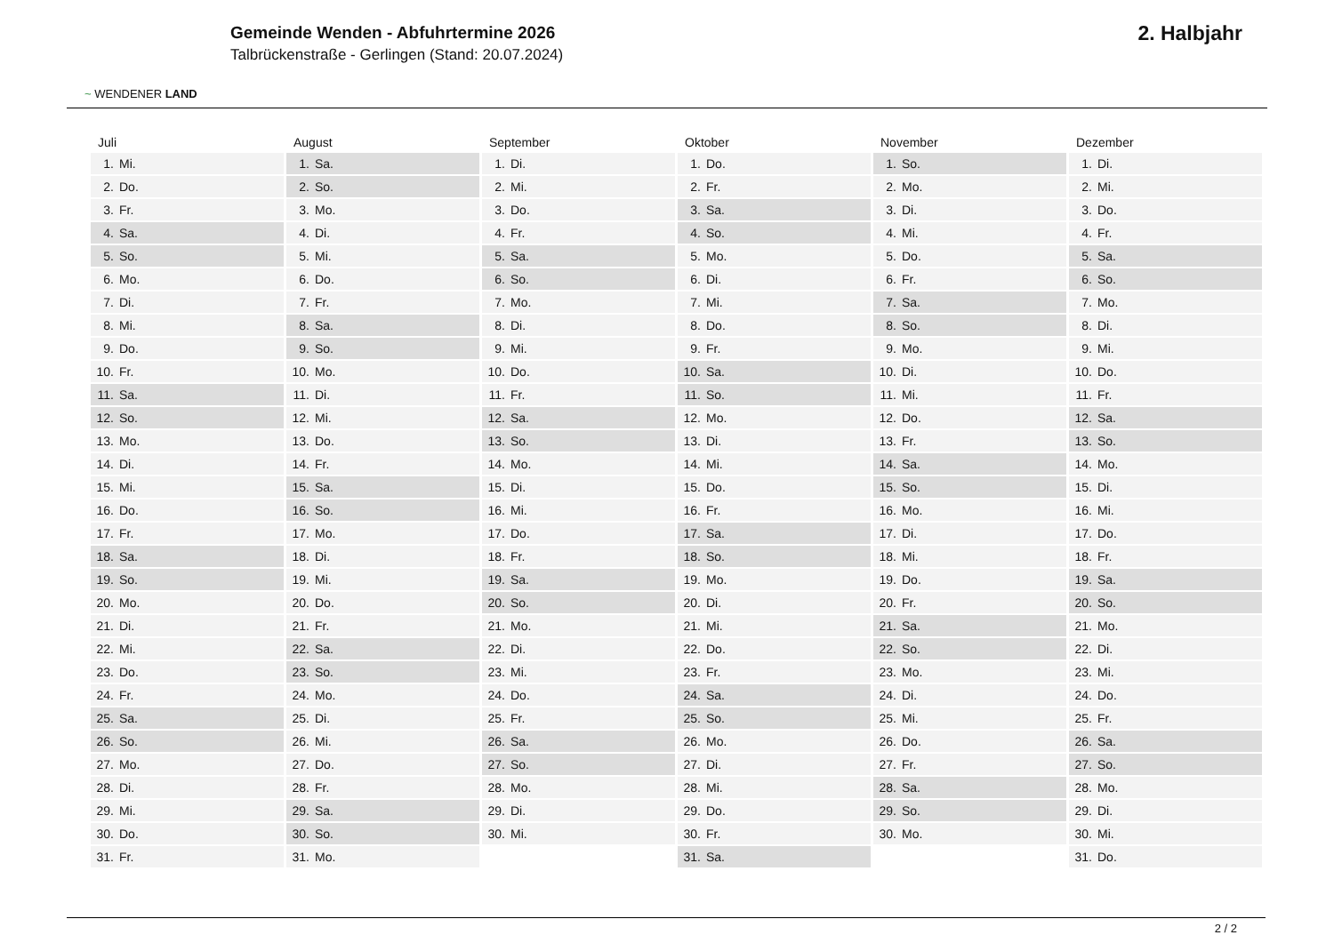~ WENDENER LAND
Gemeinde Wenden - Abfuhrtermine 2026
Talbrückenstraße - Gerlingen (Stand: 20.07.2024)
2. Halbjahr
Juli
| 1. | Mi. |
| 2. | Do. |
| 3. | Fr. |
| 4. | Sa. |
| 5. | So. |
| 6. | Mo. |
| 7. | Di. |
| 8. | Mi. |
| 9. | Do. |
| 10. | Fr. |
| 11. | Sa. |
| 12. | So. |
| 13. | Mo. |
| 14. | Di. |
| 15. | Mi. |
| 16. | Do. |
| 17. | Fr. |
| 18. | Sa. |
| 19. | So. |
| 20. | Mo. |
| 21. | Di. |
| 22. | Mi. |
| 23. | Do. |
| 24. | Fr. |
| 25. | Sa. |
| 26. | So. |
| 27. | Mo. |
| 28. | Di. |
| 29. | Mi. |
| 30. | Do. |
| 31. | Fr. |
August
| 1. | Sa. |
| 2. | So. |
| 3. | Mo. |
| 4. | Di. |
| 5. | Mi. |
| 6. | Do. |
| 7. | Fr. |
| 8. | Sa. |
| 9. | So. |
| 10. | Mo. |
| 11. | Di. |
| 12. | Mi. |
| 13. | Do. |
| 14. | Fr. |
| 15. | Sa. |
| 16. | So. |
| 17. | Mo. |
| 18. | Di. |
| 19. | Mi. |
| 20. | Do. |
| 21. | Fr. |
| 22. | Sa. |
| 23. | So. |
| 24. | Mo. |
| 25. | Di. |
| 26. | Mi. |
| 27. | Do. |
| 28. | Fr. |
| 29. | Sa. |
| 30. | So. |
| 31. | Mo. |
September
| 1. | Di. |
| 2. | Mi. |
| 3. | Do. |
| 4. | Fr. |
| 5. | Sa. |
| 6. | So. |
| 7. | Mo. |
| 8. | Di. |
| 9. | Mi. |
| 10. | Do. |
| 11. | Fr. |
| 12. | Sa. |
| 13. | So. |
| 14. | Mo. |
| 15. | Di. |
| 16. | Mi. |
| 17. | Do. |
| 18. | Fr. |
| 19. | Sa. |
| 20. | So. |
| 21. | Mo. |
| 22. | Di. |
| 23. | Mi. |
| 24. | Do. |
| 25. | Fr. |
| 26. | Sa. |
| 27. | So. |
| 28. | Mo. |
| 29. | Di. |
| 30. | Mi. |
Oktober
| 1. | Do. |
| 2. | Fr. |
| 3. | Sa. |
| 4. | So. |
| 5. | Mo. |
| 6. | Di. |
| 7. | Mi. |
| 8. | Do. |
| 9. | Fr. |
| 10. | Sa. |
| 11. | So. |
| 12. | Mo. |
| 13. | Di. |
| 14. | Mi. |
| 15. | Do. |
| 16. | Fr. |
| 17. | Sa. |
| 18. | So. |
| 19. | Mo. |
| 20. | Di. |
| 21. | Mi. |
| 22. | Do. |
| 23. | Fr. |
| 24. | Sa. |
| 25. | So. |
| 26. | Mo. |
| 27. | Di. |
| 28. | Mi. |
| 29. | Do. |
| 30. | Fr. |
| 31. | Sa. |
November
| 1. | So. |
| 2. | Mo. |
| 3. | Di. |
| 4. | Mi. |
| 5. | Do. |
| 6. | Fr. |
| 7. | Sa. |
| 8. | So. |
| 9. | Mo. |
| 10. | Di. |
| 11. | Mi. |
| 12. | Do. |
| 13. | Fr. |
| 14. | Sa. |
| 15. | So. |
| 16. | Mo. |
| 17. | Di. |
| 18. | Mi. |
| 19. | Do. |
| 20. | Fr. |
| 21. | Sa. |
| 22. | So. |
| 23. | Mo. |
| 24. | Di. |
| 25. | Mi. |
| 26. | Do. |
| 27. | Fr. |
| 28. | Sa. |
| 29. | So. |
| 30. | Mo. |
Dezember
| 1. | Di. |
| 2. | Mi. |
| 3. | Do. |
| 4. | Fr. |
| 5. | Sa. |
| 6. | So. |
| 7. | Mo. |
| 8. | Di. |
| 9. | Mi. |
| 10. | Do. |
| 11. | Fr. |
| 12. | Sa. |
| 13. | So. |
| 14. | Mo. |
| 15. | Di. |
| 16. | Mi. |
| 17. | Do. |
| 18. | Fr. |
| 19. | Sa. |
| 20. | So. |
| 21. | Mo. |
| 22. | Di. |
| 23. | Mi. |
| 24. | Do. |
| 25. | Fr. |
| 26. | Sa. |
| 27. | So. |
| 28. | Mo. |
| 29. | Di. |
| 30. | Mi. |
| 31. | Do. |
2 / 2